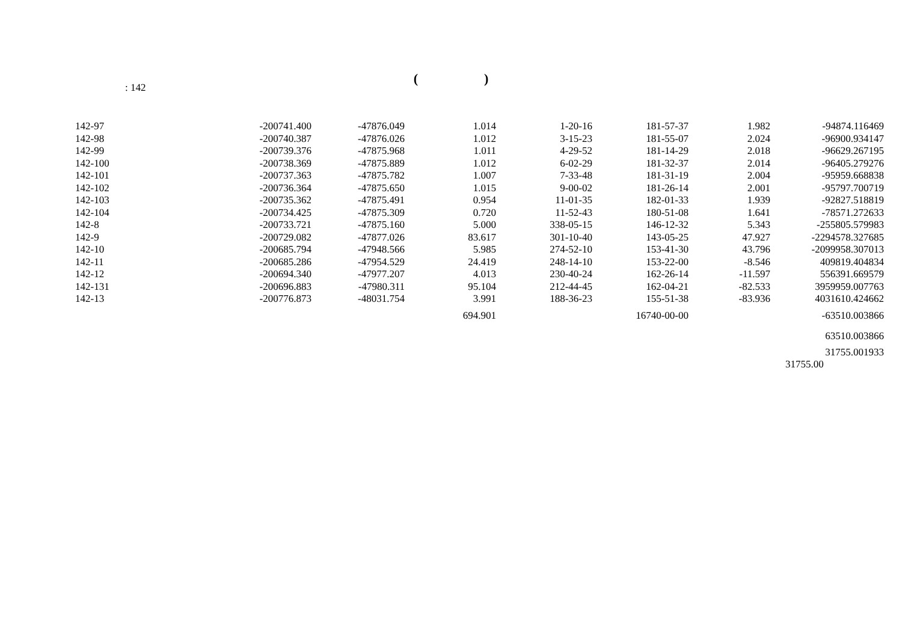()
: 142
| 142-97 | -200741.400 | -47876.049 | 1.014 | 1-20-16 | 181-57-37 | 1.982 | -94874.116469 |
| 142-98 | -200740.387 | -47876.026 | 1.012 | 3-15-23 | 181-55-07 | 2.024 | -96900.934147 |
| 142-99 | -200739.376 | -47875.968 | 1.011 | 4-29-52 | 181-14-29 | 2.018 | -96629.267195 |
| 142-100 | -200738.369 | -47875.889 | 1.012 | 6-02-29 | 181-32-37 | 2.014 | -96405.279276 |
| 142-101 | -200737.363 | -47875.782 | 1.007 | 7-33-48 | 181-31-19 | 2.004 | -95959.668838 |
| 142-102 | -200736.364 | -47875.650 | 1.015 | 9-00-02 | 181-26-14 | 2.001 | -95797.700719 |
| 142-103 | -200735.362 | -47875.491 | 0.954 | 11-01-35 | 182-01-33 | 1.939 | -92827.518819 |
| 142-104 | -200734.425 | -47875.309 | 0.720 | 11-52-43 | 180-51-08 | 1.641 | -78571.272633 |
| 142-8 | -200733.721 | -47875.160 | 5.000 | 338-05-15 | 146-12-32 | 5.343 | -255805.579983 |
| 142-9 | -200729.082 | -47877.026 | 83.617 | 301-10-40 | 143-05-25 | 47.927 | -2294578.327685 |
| 142-10 | -200685.794 | -47948.566 | 5.985 | 274-52-10 | 153-41-30 | 43.796 | -2099958.307013 |
| 142-11 | -200685.286 | -47954.529 | 24.419 | 248-14-10 | 153-22-00 | -8.546 | 409819.404834 |
| 142-12 | -200694.340 | -47977.207 | 4.013 | 230-40-24 | 162-26-14 | -11.597 | 556391.669579 |
| 142-131 | -200696.883 | -47980.311 | 95.104 | 212-44-45 | 162-04-21 | -82.533 | 3959959.007763 |
| 142-13 | -200776.873 | -48031.754 | 3.991 | 188-36-23 | 155-51-38 | -83.936 | 4031610.424662 |
| | | | 694.901 | | 16740-00-00 | | -63510.003866 |
| | | | | | | | 63510.003866 |
| | | | | | | | 31755.001933 |
| | | | | | | | 31755.00 |